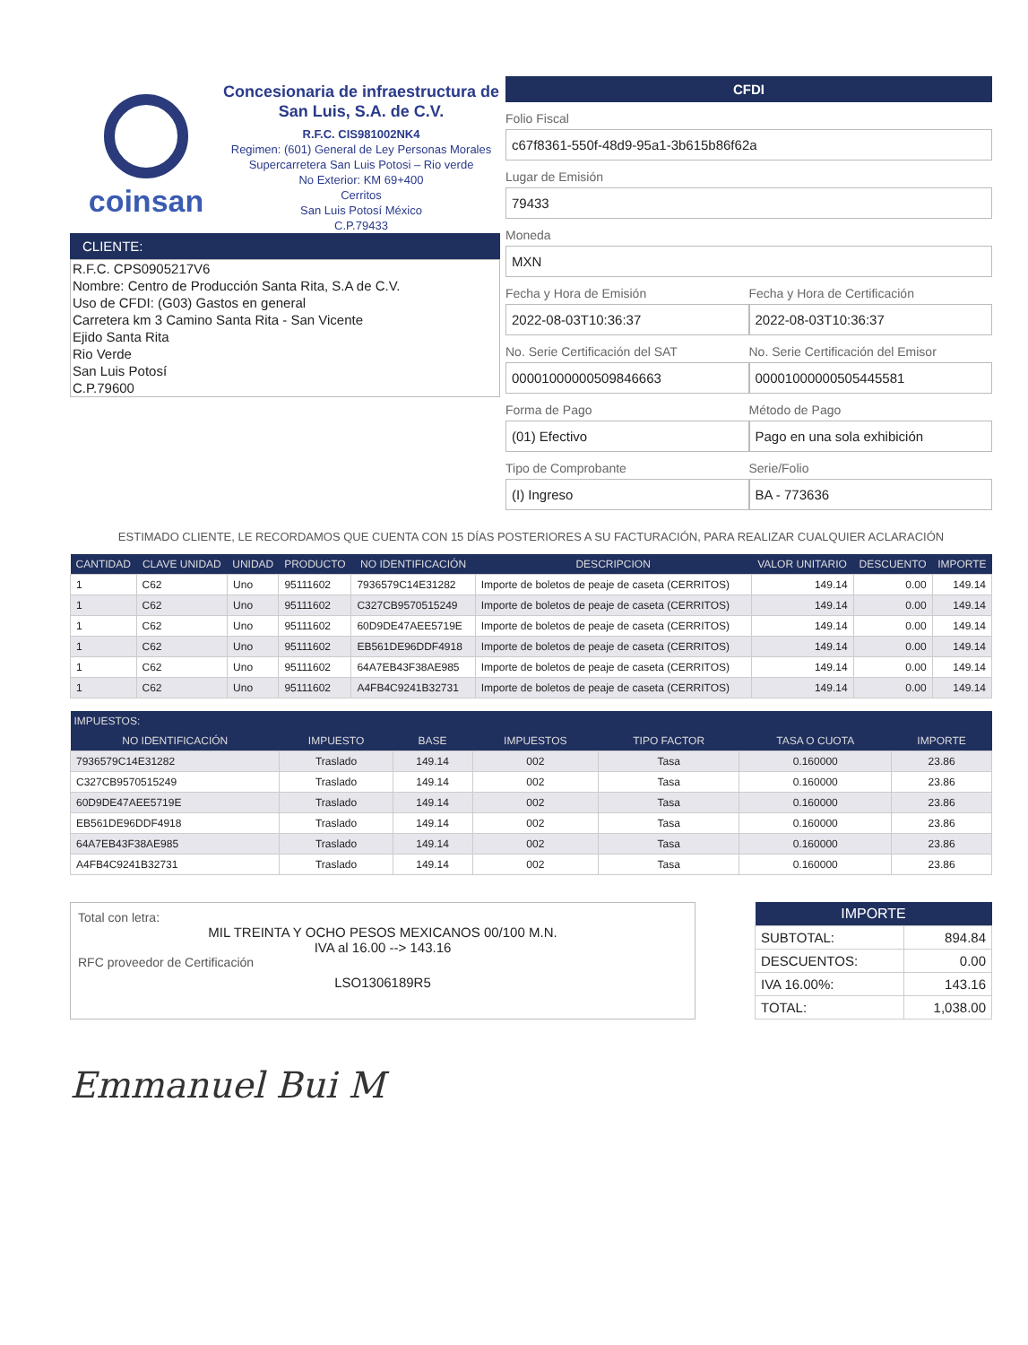coinsan
Concesionaria de infraestructura de San Luis, S.A. de C.V.
R.F.C. CIS981002NK4
Regimen: (601) General de Ley Personas Morales
Supercarretera San Luis Potosi – Rio verde
No Exterior: KM 69+400
Cerritos
San Luis Potosí México
C.P.79433
CLIENTE:
R.F.C. CPS0905217V6
Nombre: Centro de Producción Santa Rita, S.A de C.V.
Uso de CFDI: (G03) Gastos en general
Carretera km 3 Camino Santa Rita - San Vicente
Ejido Santa Rita
Rio Verde
San Luis Potosí
C.P.79600
CFDI
Folio Fiscal
c67f8361-550f-48d9-95a1-3b615b86f62a
Lugar de Emisión
79433
Moneda
MXN
Fecha y Hora de Emisión
2022-08-03T10:36:37
Fecha y Hora de Certificación
2022-08-03T10:36:37
No. Serie Certificación del SAT
00001000000509846663
No. Serie Certificación del Emisor
00001000000505445581
Forma de Pago
(01) Efectivo
Método de Pago
Pago en una sola exhibición
Tipo de Comprobante
(I) Ingreso
Serie/Folio
BA - 773636
ESTIMADO CLIENTE, LE RECORDAMOS QUE CUENTA CON 15 DÍAS POSTERIORES A SU FACTURACIÓN, PARA REALIZAR CUALQUIER ACLARACIÓN
| CANTIDAD | CLAVE UNIDAD | UNIDAD | PRODUCTO | NO IDENTIFICACIÓN | DESCRIPCION | VALOR UNITARIO | DESCUENTO | IMPORTE |
| --- | --- | --- | --- | --- | --- | --- | --- | --- |
| 1 | C62 | Uno | 95111602 | 7936579C14E31282 | Importe de boletos de peaje de caseta (CERRITOS) | 149.14 | 0.00 | 149.14 |
| 1 | C62 | Uno | 95111602 | C327CB9570515249 | Importe de boletos de peaje de caseta (CERRITOS) | 149.14 | 0.00 | 149.14 |
| 1 | C62 | Uno | 95111602 | 60D9DE47AEE5719E | Importe de boletos de peaje de caseta (CERRITOS) | 149.14 | 0.00 | 149.14 |
| 1 | C62 | Uno | 95111602 | EB561DE96DDF4918 | Importe de boletos de peaje de caseta (CERRITOS) | 149.14 | 0.00 | 149.14 |
| 1 | C62 | Uno | 95111602 | 64A7EB43F38AE985 | Importe de boletos de peaje de caseta (CERRITOS) | 149.14 | 0.00 | 149.14 |
| 1 | C62 | Uno | 95111602 | A4FB4C9241B32731 | Importe de boletos de peaje de caseta (CERRITOS) | 149.14 | 0.00 | 149.14 |
| IMPUESTOS: | | | | | | |
| --- | --- | --- | --- | --- | --- | --- |
| NO IDENTIFICACIÓN | IMPUESTO | BASE | IMPUESTOS | TIPO FACTOR | TASA O CUOTA | IMPORTE |
| 7936579C14E31282 | Traslado | 149.14 | 002 | Tasa | 0.160000 | 23.86 |
| C327CB9570515249 | Traslado | 149.14 | 002 | Tasa | 0.160000 | 23.86 |
| 60D9DE47AEE5719E | Traslado | 149.14 | 002 | Tasa | 0.160000 | 23.86 |
| EB561DE96DDF4918 | Traslado | 149.14 | 002 | Tasa | 0.160000 | 23.86 |
| 64A7EB43F38AE985 | Traslado | 149.14 | 002 | Tasa | 0.160000 | 23.86 |
| A4FB4C9241B32731 | Traslado | 149.14 | 002 | Tasa | 0.160000 | 23.86 |
Total con letra:
MIL TREINTA Y OCHO PESOS MEXICANOS 00/100 M.N.
IVA al 16.00 --> 143.16
RFC proveedor de Certificación
LSO1306189R5
| IMPORTE | |
| --- | --- |
| SUBTOTAL: | 894.84 |
| DESCUENTOS: | 0.00 |
| IVA 16.00%: | 143.16 |
| TOTAL: | 1,038.00 |
Emmanuel Bui M